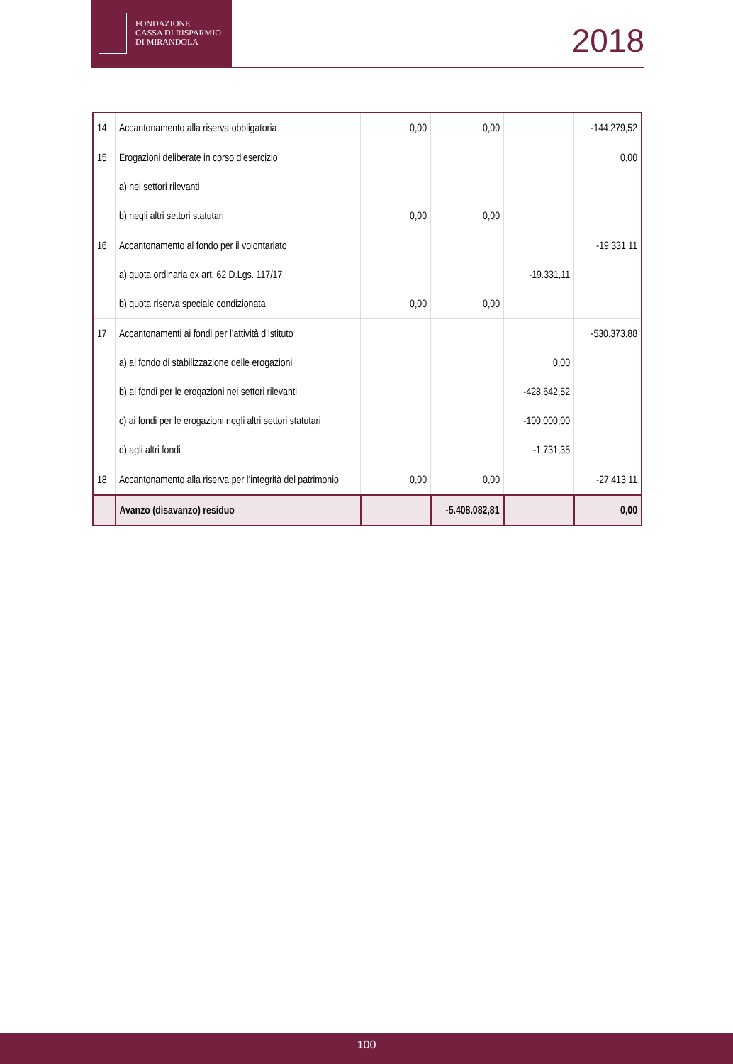FONDAZIONE
CASSA DI RISPARMIO
DI MIRANDOLA
2018
| 14 | Accantonamento alla riserva obbligatoria | 0,00 | 0,00 | | -144.279,52 |
| 15 | Erogazioni deliberate in corso d’esercizio | | | | 0,00 |
| | a) nei settori rilevanti | | | | |
| | b) negli altri settori statutari | 0,00 | 0,00 | | |
| 16 | Accantonamento al fondo per il volontariato | | | | -19.331,11 |
| | a) quota ordinaria ex art. 62 D.Lgs. 117/17 | | | -19.331,11 | |
| | b) quota riserva speciale condizionata | 0,00 | 0,00 | | |
| 17 | Accantonamenti ai fondi per l’attività d’istituto | | | | -530.373,88 |
| | a) al fondo di stabilizzazione delle erogazioni | | | 0,00 | |
| | b) ai fondi per le erogazioni nei settori rilevanti | | | -428.642,52 | |
| | c) ai fondi per le erogazioni negli altri settori statutari | | | -100.000,00 | |
| | d) agli altri fondi | | | -1.731,35 | |
| 18 | Accantonamento alla riserva per l’integrità del patrimonio | 0,00 | 0,00 | | -27.413,11 |
| | Avanzo (disavanzo) residuo | | -5.408.082,81 | | 0,00 |
100